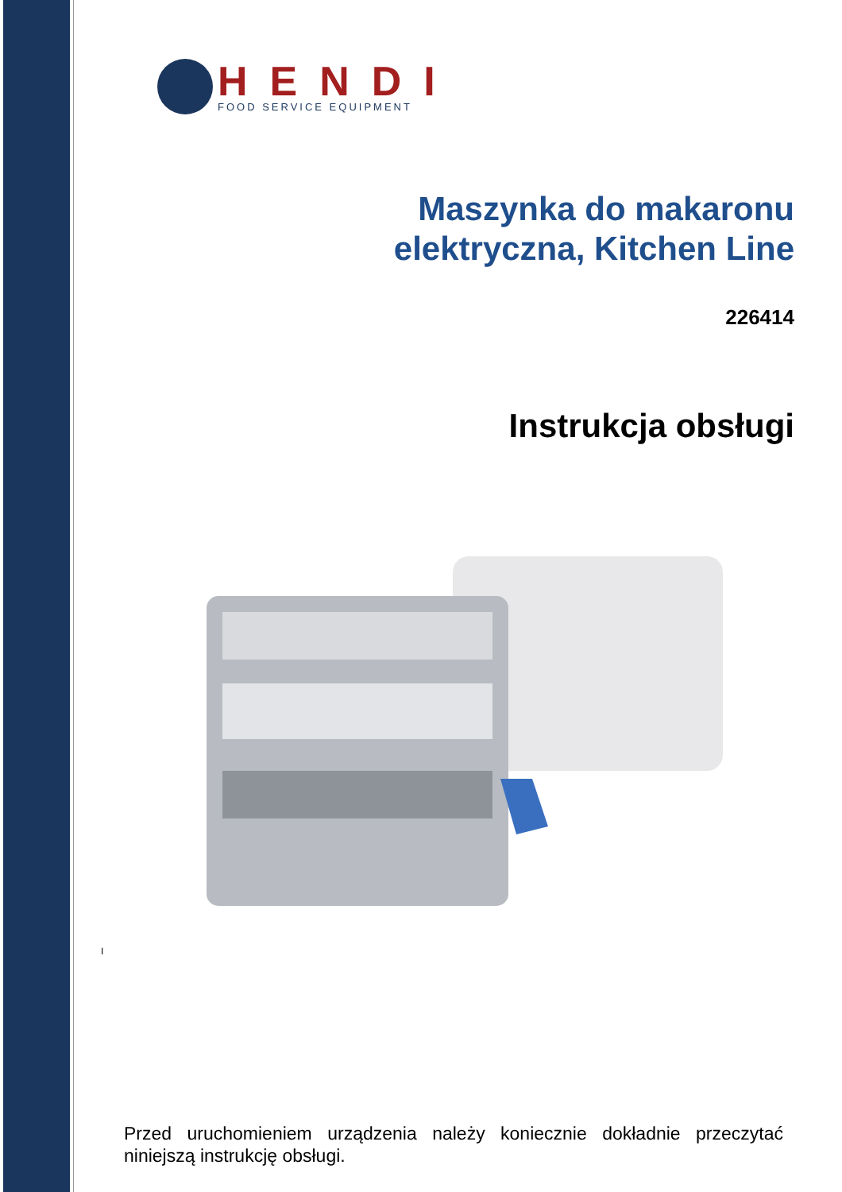HENDI
FOOD SERVICE EQUIPMENT
Maszynka do makaronu
elektryczna, Kitchen Line
226414
Instrukcja obsługi
I
Przed uruchomieniem urządzenia należy koniecznie dokładnie przeczytać niniejszą instrukcję obsługi.